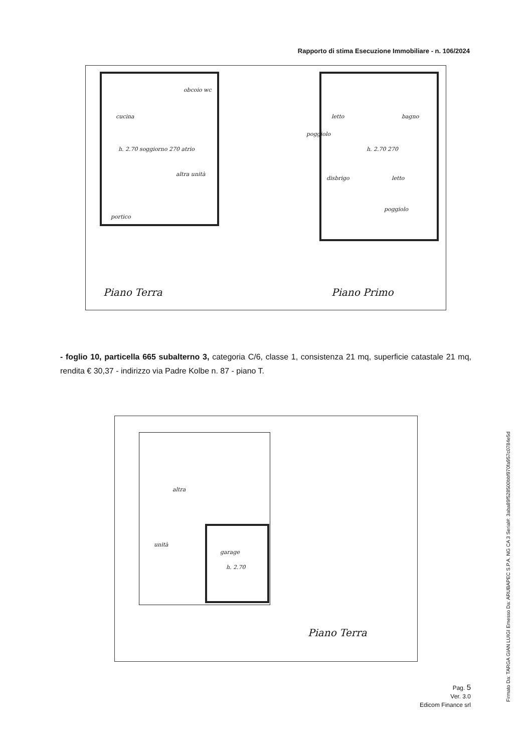Rapporto di stima Esecuzione Immobiliare - n. 106/2024
cucina
obcoio wc
h. 2.70 soggiorno 270 atrio
altra unità
portico
letto bagno
poggiolo
h. 2.70 270
disbrigo letto
poggiolo
Piano Terra Piano Primo
- foglio 10, particella 665 subalterno 3, categoria C/6, classe 1, consistenza 21 mq, superficie catastale 21 mq, rendita € 30,37 - indirizzo via Padre Kolbe n. 87 - piano T.
altra
unità
garage
h. 2.70
Piano Terra
Pag. 5
Ver. 3.0
Edicom Finance srl
Firmato Da: TARGA GIAN LUIGI Emesso Da: ARUBAPEC S.P.A. NG CA 3 Serial#: 3aba89f528500bbf970fa957c0784e5d